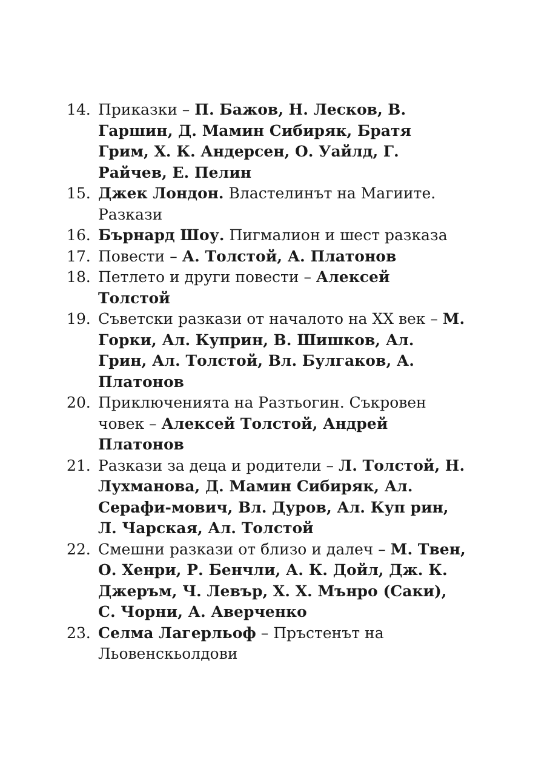14. Приказки – П. Бажов, Н. Лесков, В. Гаршин, Д. Мамин Сибиряк, Братя Грим, Х. К. Андерсен, О. Уайлд, Г. Райчев, Е. Пелин
15. Джек Лондон. Властелинът на Магиите. Разкази
16. Бърнард Шоу. Пигмалион и шест разказа
17. Повести – А. Толстой, А. Платонов
18. Петлето и други повести – Алексей Толстой
19. Съветски разкази от началото на XX век – М. Горки, Ал. Куприн, В. Шишков, Ал. Грин, Ал. Толстой, Вл. Булгаков, А. Платонов
20. Приключенията на Разтьогин. Съкровен човек – Алексей Толстой, Андрей Платонов
21. Разкази за деца и родители – Л. Толстой, Н. Лухманова, Д. Мамин Сибиряк, Ал. Серафи-мович, Вл. Дуров, Ал. Куп рин, Л. Чарская, Ал. Толстой
22. Смешни разкази от близо и далеч – М. Твен, О. Хенри, Р. Бенчли, А. К. Дойл, Дж. К. Джеръм, Ч. Левър, Х. Х. Мънро (Саки), С. Чорни, А. Аверченко
23. Селма Лагерльоф – Пръстенът на Льовенскьолдови